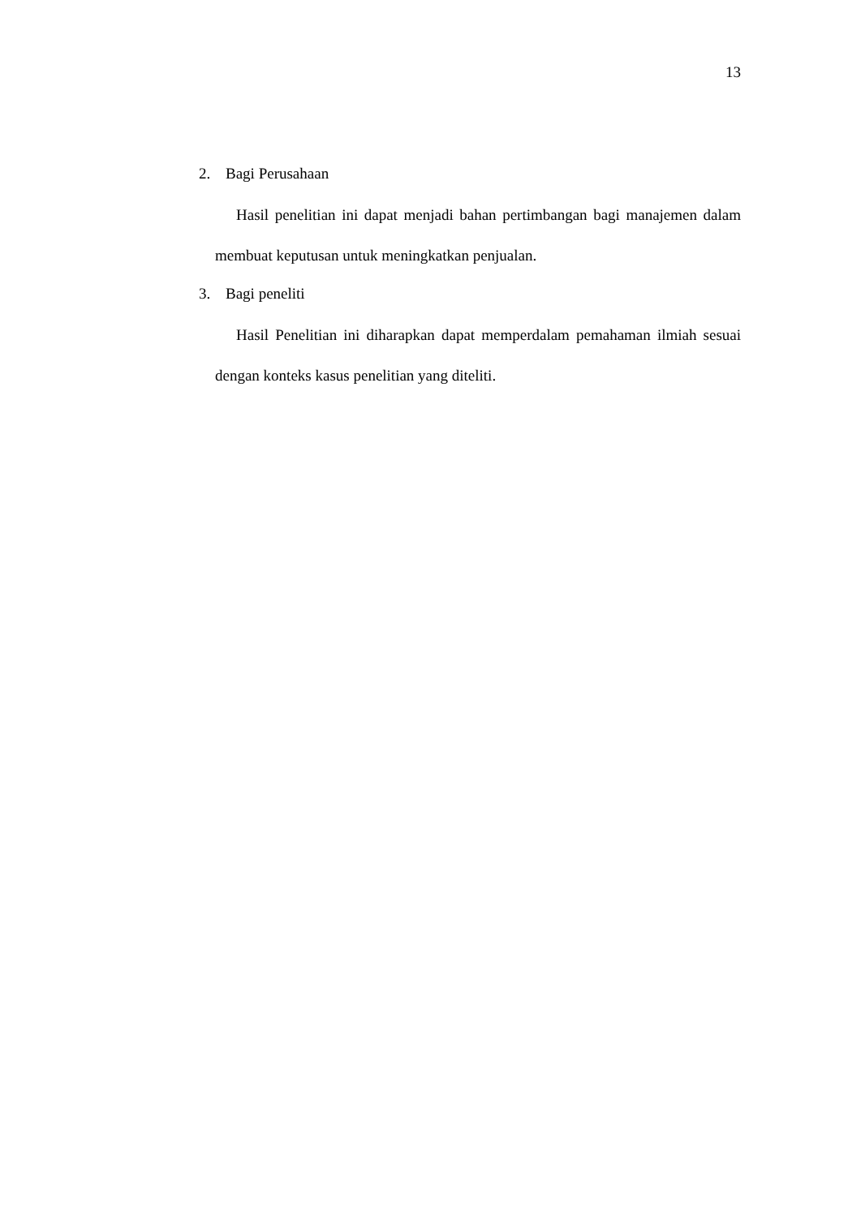13
2. Bagi Perusahaan
Hasil penelitian ini dapat menjadi bahan pertimbangan bagi manajemen dalam membuat keputusan untuk meningkatkan penjualan.
3. Bagi peneliti
Hasil Penelitian ini diharapkan dapat memperdalam pemahaman ilmiah sesuai dengan konteks kasus penelitian yang diteliti.